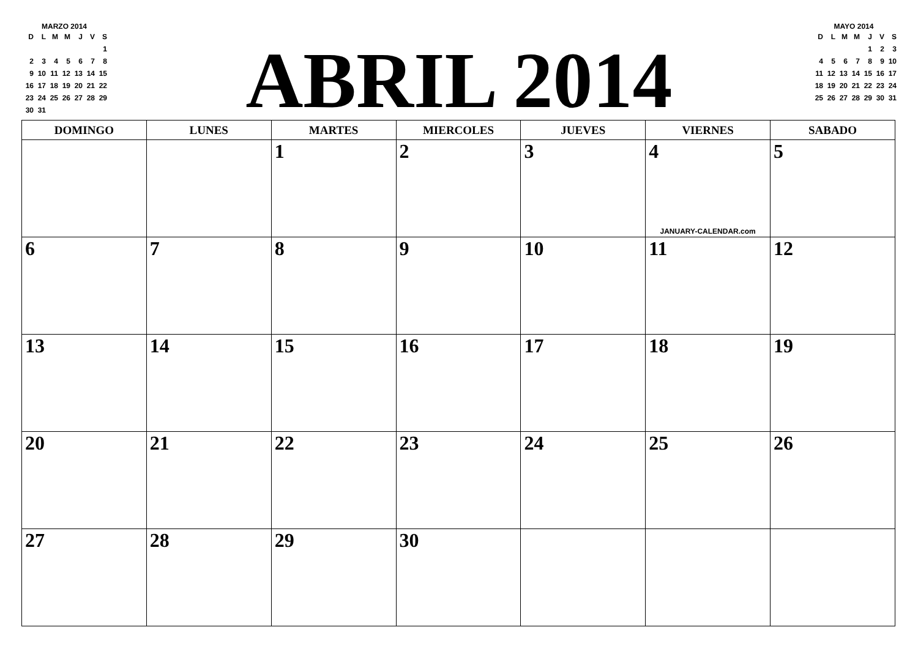MARZO 2014
| D | L | M | M | J | V | S |
| | | | | | | 1 |
| 2 | 3 | 4 | 5 | 6 | 7 | 8 |
| 9 | 10 | 11 | 12 | 13 | 14 | 15 |
| 16 | 17 | 18 | 19 | 20 | 21 | 22 |
| 23 | 24 | 25 | 26 | 27 | 28 | 29 |
| 30 | 31 | | | | | |
ABRIL 2014
MAYO 2014
| D | L | M | M | J | V | S |
| | | | | 1 | 2 | 3 |
| 4 | 5 | 6 | 7 | 8 | 9 | 10 |
| 11 | 12 | 13 | 14 | 15 | 16 | 17 |
| 18 | 19 | 20 | 21 | 22 | 23 | 24 |
| 25 | 26 | 27 | 28 | 29 | 30 | 31 |
| DOMINGO | LUNES | MARTES | MIERCOLES | JUEVES | VIERNES | SABADO |
| --- | --- | --- | --- | --- | --- | --- |
| | | 1 | 2 | 3 | 4 JANUARY-CALENDAR.com | 5 |
| 6 | 7 | 8 | 9 | 10 | 11 | 12 |
| 13 | 14 | 15 | 16 | 17 | 18 | 19 |
| 20 | 21 | 22 | 23 | 24 | 25 | 26 |
| 27 | 28 | 29 | 30 | | | |